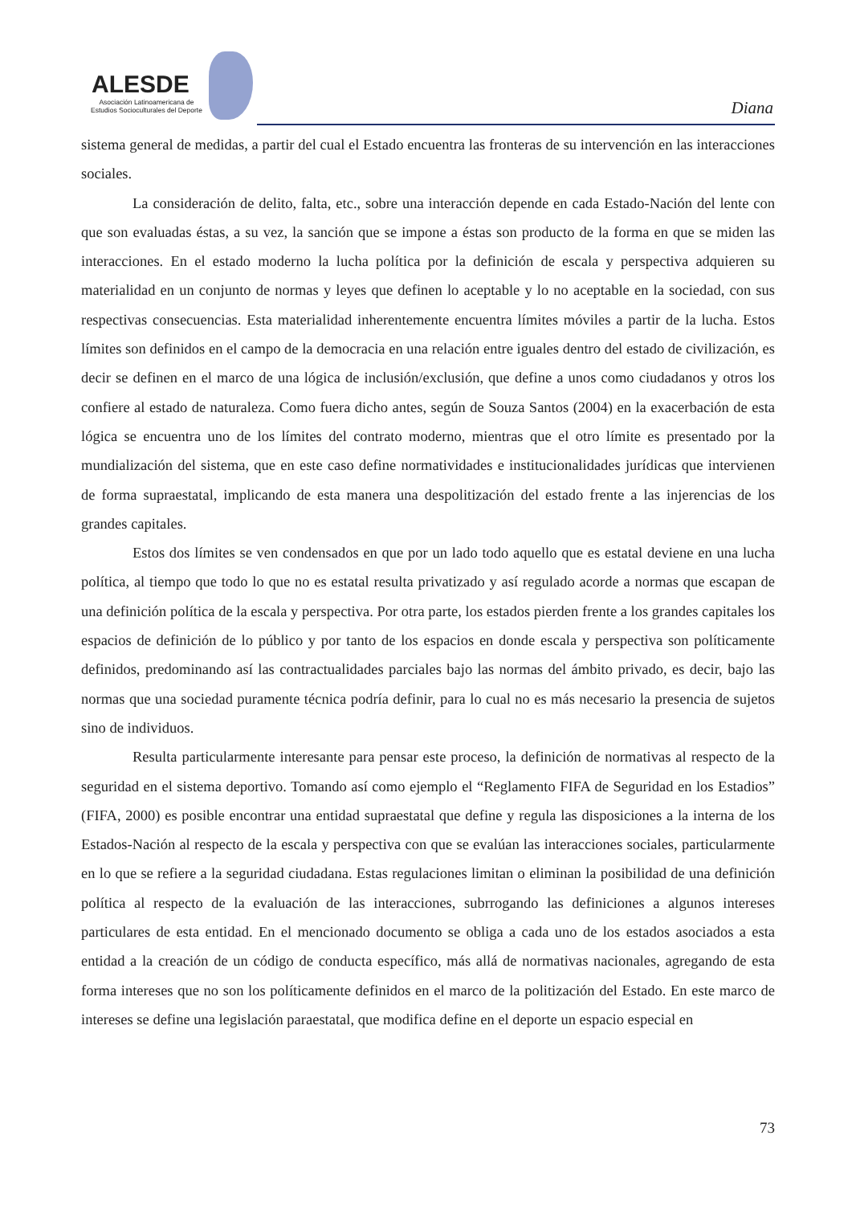ALESDE
Asociación Latinoamericana de
Estudios Socioculturales del Deporte
Diana
sistema general de medidas, a partir del cual el Estado encuentra las fronteras de su intervención en las interacciones sociales.
La consideración de delito, falta, etc., sobre una interacción depende en cada Estado-Nación del lente con que son evaluadas éstas, a su vez, la sanción que se impone a éstas son producto de la forma en que se miden las interacciones. En el estado moderno la lucha política por la definición de escala y perspectiva adquieren su materialidad en un conjunto de normas y leyes que definen lo aceptable y lo no aceptable en la sociedad, con sus respectivas consecuencias. Esta materialidad inherentemente encuentra límites móviles a partir de la lucha. Estos límites son definidos en el campo de la democracia en una relación entre iguales dentro del estado de civilización, es decir se definen en el marco de una lógica de inclusión/exclusión, que define a unos como ciudadanos y otros los confiere al estado de naturaleza. Como fuera dicho antes, según de Souza Santos (2004) en la exacerbación de esta lógica se encuentra uno de los límites del contrato moderno, mientras que el otro límite es presentado por la mundialización del sistema, que en este caso define normatividades e institucionalidades jurídicas que intervienen de forma supraestatal, implicando de esta manera una despolitización del estado frente a las injerencias de los grandes capitales.
Estos dos límites se ven condensados en que por un lado todo aquello que es estatal deviene en una lucha política, al tiempo que todo lo que no es estatal resulta privatizado y así regulado acorde a normas que escapan de una definición política de la escala y perspectiva. Por otra parte, los estados pierden frente a los grandes capitales los espacios de definición de lo público y por tanto de los espacios en donde escala y perspectiva son políticamente definidos, predominando así las contractualidades parciales bajo las normas del ámbito privado, es decir, bajo las normas que una sociedad puramente técnica podría definir, para lo cual no es más necesario la presencia de sujetos sino de individuos.
Resulta particularmente interesante para pensar este proceso, la definición de normativas al respecto de la seguridad en el sistema deportivo. Tomando así como ejemplo el “Reglamento FIFA de Seguridad en los Estadios” (FIFA, 2000) es posible encontrar una entidad supraestatal que define y regula las disposiciones a la interna de los Estados-Nación al respecto de la escala y perspectiva con que se evalúan las interacciones sociales, particularmente en lo que se refiere a la seguridad ciudadana. Estas regulaciones limitan o eliminan la posibilidad de una definición política al respecto de la evaluación de las interacciones, subrrogando las definiciones a algunos intereses particulares de esta entidad. En el mencionado documento se obliga a cada uno de los estados asociados a esta entidad a la creación de un código de conducta específico, más allá de normativas nacionales, agregando de esta forma intereses que no son los políticamente definidos en el marco de la politización del Estado. En este marco de intereses se define una legislación paraestatal, que modifica define en el deporte un espacio especial en
73